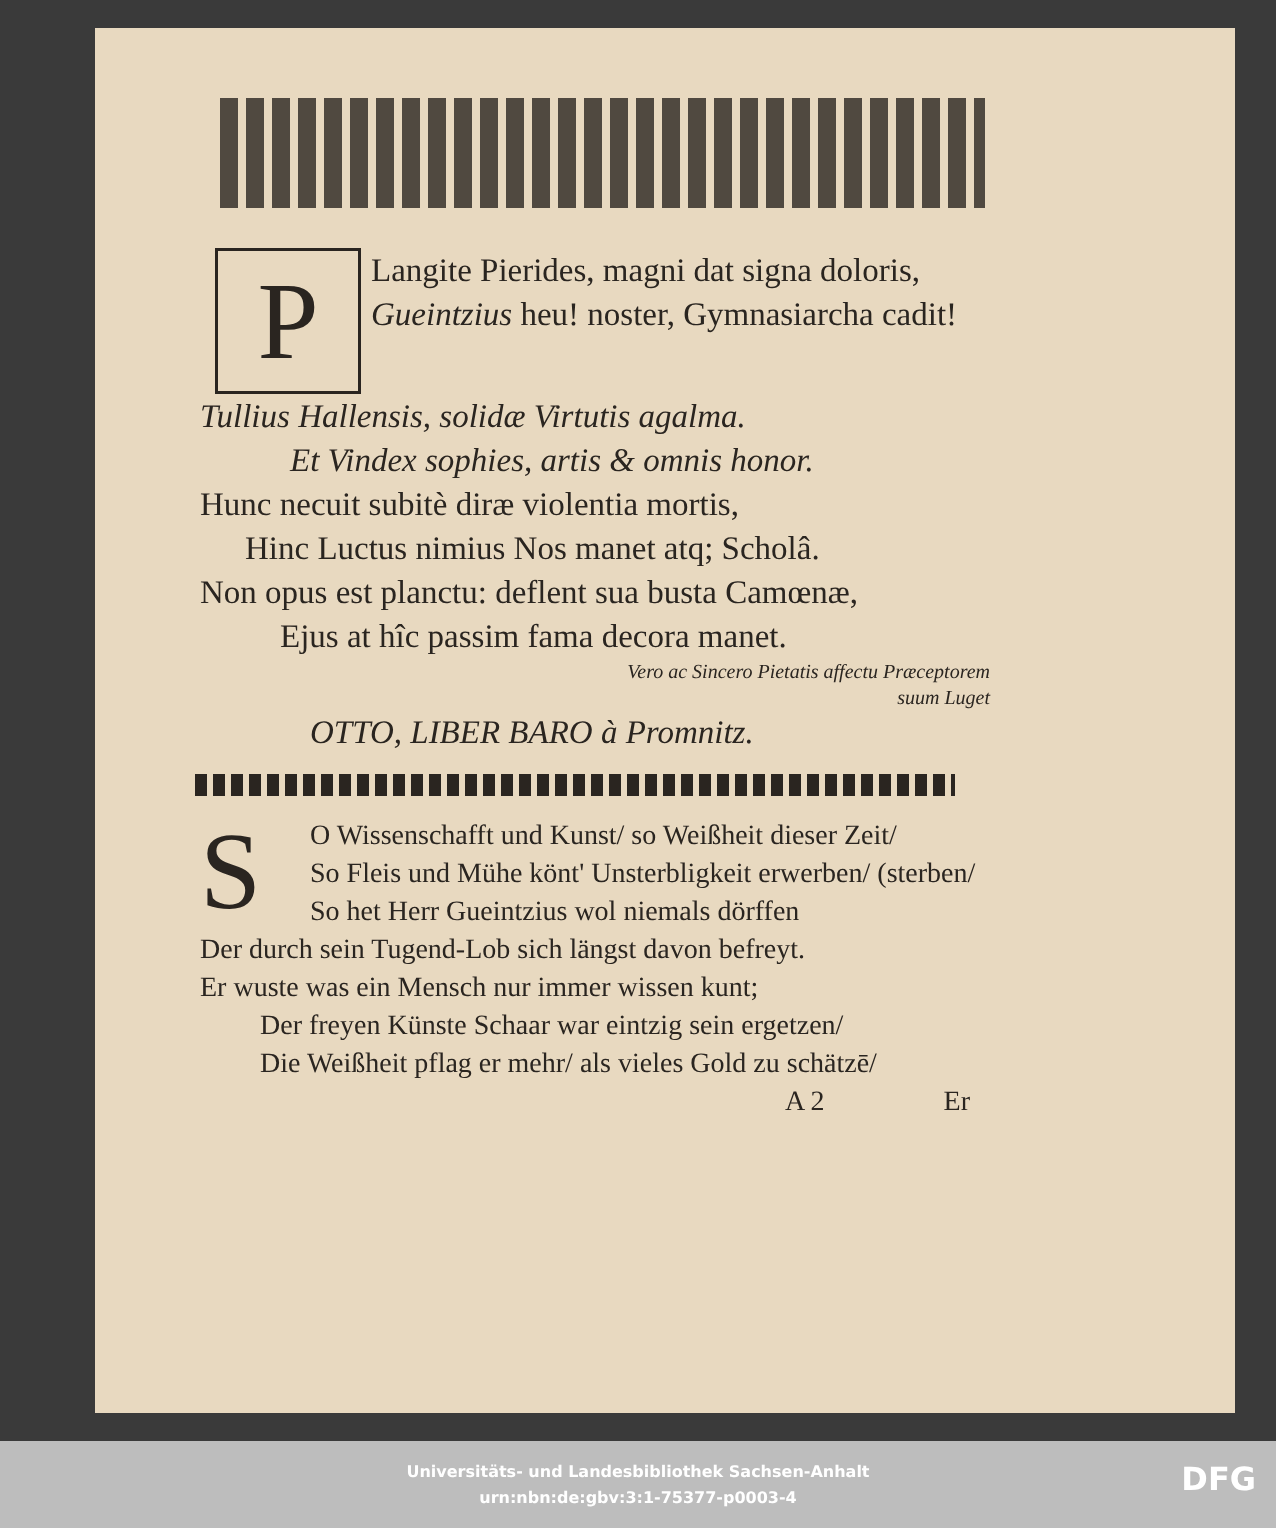P
Langite Pierides, magni dat signa doloris,
Gueintzius heu! noster, Gymnasiarcha cadit!
Tullius Hallensis, solidæ Virtutis agalma.
Et Vindex sophies, artis & omnis honor.
Hunc necuit subitè diræ violentia mortis,
Hinc Luctus nimius Nos manet atq; Scholâ.
Non opus est planctu: deflent sua busta Camœnæ,
Ejus at hîc passim fama decora manet.
Vero ac Sincero Pietatis affectu Præceptorem
suum Luget
OTTO, LIBER BARO à Promnitz.
S
O Wissenschafft und Kunst/ so Weißheit dieser Zeit/
So Fleis und Mühe könt' Unsterbligkeit erwerben/ (sterben/
So het Herr Gueintzius wol niemals dörffen
Der durch sein Tugend-Lob sich längst davon befreyt.
Er wuste was ein Mensch nur immer wissen kunt;
Der freyen Künste Schaar war eintzig sein ergetzen/
Die Weißheit pflag er mehr/ als vieles Gold zu schätzē/
A 2 Er
Universitäts- und Landesbibliothek Sachsen-Anhalt
urn:nbn:de:gbv:3:1-75377-p0003-4
DFG